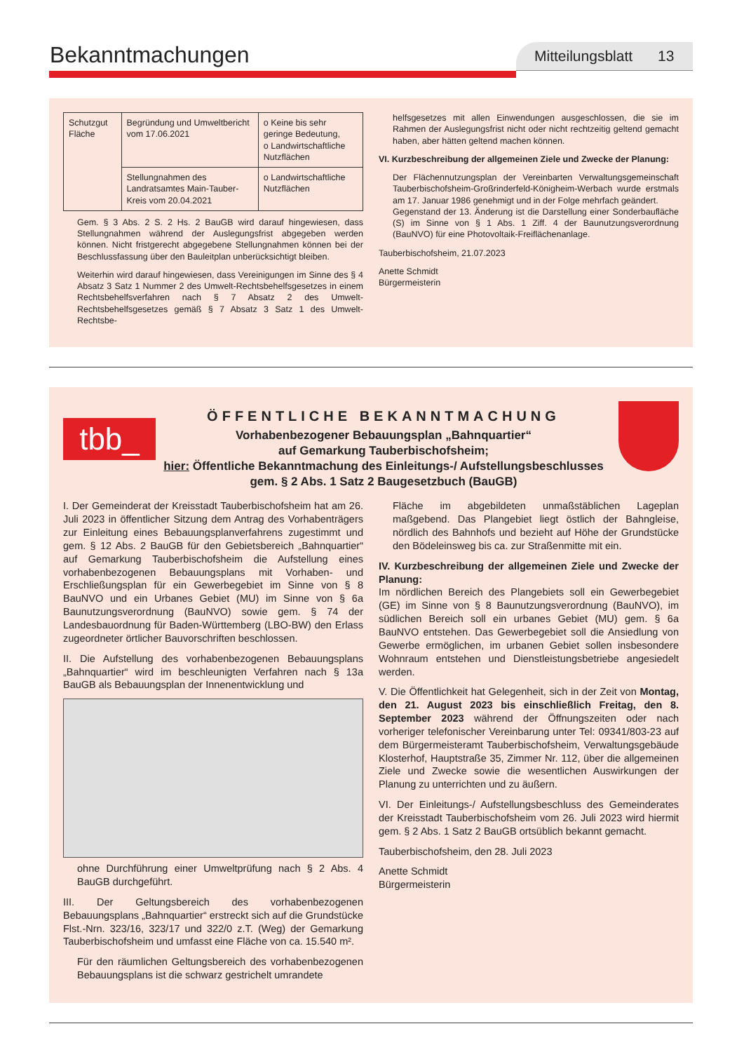Bekanntmachungen Mitteilungsblatt 13
| Schutzgut Fläche | Begründung und Umweltbericht vom 17.06.2021 | o Keine bis sehr geringe Bedeutung, o Landwirtschaftliche Nutzflächen |
| | Stellungnahmen des Landratsamtes Main-Tauber-Kreis vom 20.04.2021 | o Landwirtschaftliche Nutzflächen |
Gem. § 3 Abs. 2 S. 2 Hs. 2 BauGB wird darauf hingewiesen, dass Stellungnahmen während der Auslegungsfrist abgegeben werden können. Nicht fristgerecht abgegebene Stellungnahmen können bei der Beschlussfassung über den Bauleitplan unberücksichtigt bleiben.
Weiterhin wird darauf hingewiesen, dass Vereinigungen im Sinne des § 4 Absatz 3 Satz 1 Nummer 2 des Umwelt-Rechtsbehelfsgesetzes in einem Rechtsbehelfsverfahren nach § 7 Absatz 2 des Umwelt-Rechtsbehelfsgesetzes gemäß § 7 Absatz 3 Satz 1 des Umwelt-Rechtsbe-
helfsgesetzes mit allen Einwendungen ausgeschlossen, die sie im Rahmen der Auslegungsfrist nicht oder nicht rechtzeitig geltend gemacht haben, aber hätten geltend machen können.
VI. Kurzbeschreibung der allgemeinen Ziele und Zwecke der Planung:
Der Flächennutzungsplan der Vereinbarten Verwaltungsgemeinschaft Tauberbischofsheim-Großrinderfeld-Königheim-Werbach wurde erstmals am 17. Januar 1986 genehmigt und in der Folge mehrfach geändert.
Gegenstand der 13. Änderung ist die Darstellung einer Sonderbaufläche (S) im Sinne von § 1 Abs. 1 Ziff. 4 der Baunutzungsverordnung (BauNVO) für eine Photovoltaik-Freiflächenanlage.
Tauberbischofsheim, 21.07.2023
Anette Schmidt
Bürgermeisterin
tbb_
ÖFFENTLICHE BEKANNTMACHUNG
Vorhabenbezogener Bebauungsplan „Bahnquartier“
auf Gemarkung Tauberbischofsheim;
hier: Öffentliche Bekanntmachung des Einleitungs-/ Aufstellungsbeschlusses gem. § 2 Abs. 1 Satz 2 Baugesetzbuch (BauGB)
I. Der Gemeinderat der Kreisstadt Tauberbischofsheim hat am 26. Juli 2023 in öffentlicher Sitzung dem Antrag des Vorhabenträgers zur Einleitung eines Bebauungsplanverfahrens zugestimmt und gem. § 12 Abs. 2 BauGB für den Gebietsbereich „Bahnquartier“ auf Gemarkung Tauberbischofsheim die Aufstellung eines vorhabenbezogenen Bebauungsplans mit Vorhaben- und Erschließungsplan für ein Gewerbegebiet im Sinne von § 8 BauNVO und ein Urbanes Gebiet (MU) im Sinne von § 6a Baunutzungsverordnung (BauNVO) sowie gem. § 74 der Landesbauordnung für Baden-Württemberg (LBO-BW) den Erlass zugeordneter örtlicher Bauvorschriften beschlossen.
II. Die Aufstellung des vorhabenbezogenen Bebauungsplans „Bahnquartier“ wird im beschleunigten Verfahren nach § 13a BauGB als Bebauungsplan der Innenentwicklung und
ohne Durchführung einer Umweltprüfung nach § 2 Abs. 4 BauGB durchgeführt.
III. Der Geltungsbereich des vorhabenbezogenen Bebauungsplans „Bahnquartier“ erstreckt sich auf die Grundstücke Flst.-Nrn. 323/16, 323/17 und 322/0 z.T. (Weg) der Gemarkung Tauberbischofsheim und umfasst eine Fläche von ca. 15.540 m².
Für den räumlichen Geltungsbereich des vorhabenbezogenen Bebauungsplans ist die schwarz gestrichelt umrandete
Fläche im abgebildeten unmaßstäblichen Lageplan maßgebend. Das Plangebiet liegt östlich der Bahngleise, nördlich des Bahnhofs und bezieht auf Höhe der Grundstücke den Bödeleinsweg bis ca. zur Straßenmitte mit ein.
IV. Kurzbeschreibung der allgemeinen Ziele und Zwecke der Planung:
Im nördlichen Bereich des Plangebiets soll ein Gewerbegebiet (GE) im Sinne von § 8 Baunutzungsverordnung (BauNVO), im südlichen Bereich soll ein urbanes Gebiet (MU) gem. § 6a BauNVO entstehen. Das Gewerbegebiet soll die Ansiedlung von Gewerbe ermöglichen, im urbanen Gebiet sollen insbesondere Wohnraum entstehen und Dienstleistungsbetriebe angesiedelt werden.
V. Die Öffentlichkeit hat Gelegenheit, sich in der Zeit von Montag, den 21. August 2023 bis einschließlich Freitag, den 8. September 2023 während der Öffnungszeiten oder nach vorheriger telefonischer Vereinbarung unter Tel: 09341/803-23 auf dem Bürgermeisteramt Tauberbischofsheim, Verwaltungsgebäude Klosterhof, Hauptstraße 35, Zimmer Nr. 112, über die allgemeinen Ziele und Zwecke sowie die wesentlichen Auswirkungen der Planung zu unterrichten und zu äußern.
VI. Der Einleitungs-/ Aufstellungsbeschluss des Gemeinderates der Kreisstadt Tauberbischofsheim vom 26. Juli 2023 wird hiermit gem. § 2 Abs. 1 Satz 2 BauGB ortsüblich bekannt gemacht.
Tauberbischofsheim, den 28. Juli 2023
Anette Schmidt
Bürgermeisterin